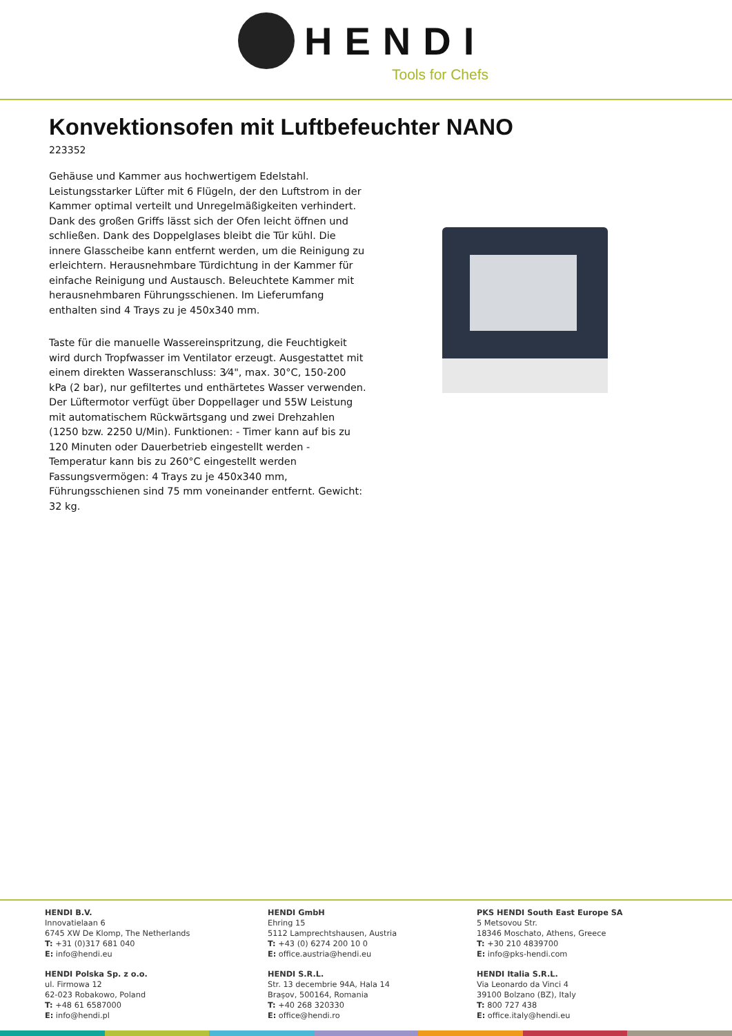HENDI
Tools for Chefs
Konvektionsofen mit Luftbefeuchter NANO
223352
Gehäuse und Kammer aus hochwertigem Edelstahl. Leistungsstarker Lüfter mit 6 Flügeln, der den Luftstrom in der Kammer optimal verteilt und Unregelmäßigkeiten verhindert. Dank des großen Griffs lässt sich der Ofen leicht öffnen und schließen. Dank des Doppelglases bleibt die Tür kühl. Die innere Glasscheibe kann entfernt werden, um die Reinigung zu erleichtern. Herausnehmbare Türdichtung in der Kammer für einfache Reinigung und Austausch. Beleuchtete Kammer mit herausnehmbaren Führungsschienen. Im Lieferumfang enthalten sind 4 Trays zu je 450x340 mm.
Taste für die manuelle Wassereinspritzung, die Feuchtigkeit wird durch Tropfwasser im Ventilator erzeugt. Ausgestattet mit einem direkten Wasseranschluss: 3⁄4", max. 30°C, 150-200 kPa (2 bar), nur gefiltertes und enthärtetes Wasser verwenden. Der Lüftermotor verfügt über Doppellager und 55W Leistung mit automatischem Rückwärtsgang und zwei Drehzahlen (1250 bzw. 2250 U/Min). Funktionen: - Timer kann auf bis zu 120 Minuten oder Dauerbetrieb eingestellt werden - Temperatur kann bis zu 260°C eingestellt werden Fassungsvermögen: 4 Trays zu je 450x340 mm, Führungsschienen sind 75 mm voneinander entfernt. Gewicht: 32 kg.
HENDI B.V.
Innovatielaan 6
6745 XW De Klomp, The Netherlands
T: +31 (0)317 681 040
E: info@hendi.eu
HENDI Polska Sp. z o.o.
ul. Firmowa 12
62-023 Robakowo, Poland
T: +48 61 6587000
E: info@hendi.pl
HENDI GmbH
Ehring 15
5112 Lamprechtshausen, Austria
T: +43 (0) 6274 200 10 0
E: office.austria@hendi.eu
HENDI S.R.L.
Str. 13 decembrie 94A, Hala 14
Brașov, 500164, Romania
T: +40 268 320330
E: office@hendi.ro
PKS HENDI South East Europe SA
5 Metsovou Str.
18346 Moschato, Athens, Greece
T: +30 210 4839700
E: info@pks-hendi.com
HENDI Italia S.R.L.
Via Leonardo da Vinci 4
39100 Bolzano (BZ), Italy
T: 800 727 438
E: office.italy@hendi.eu